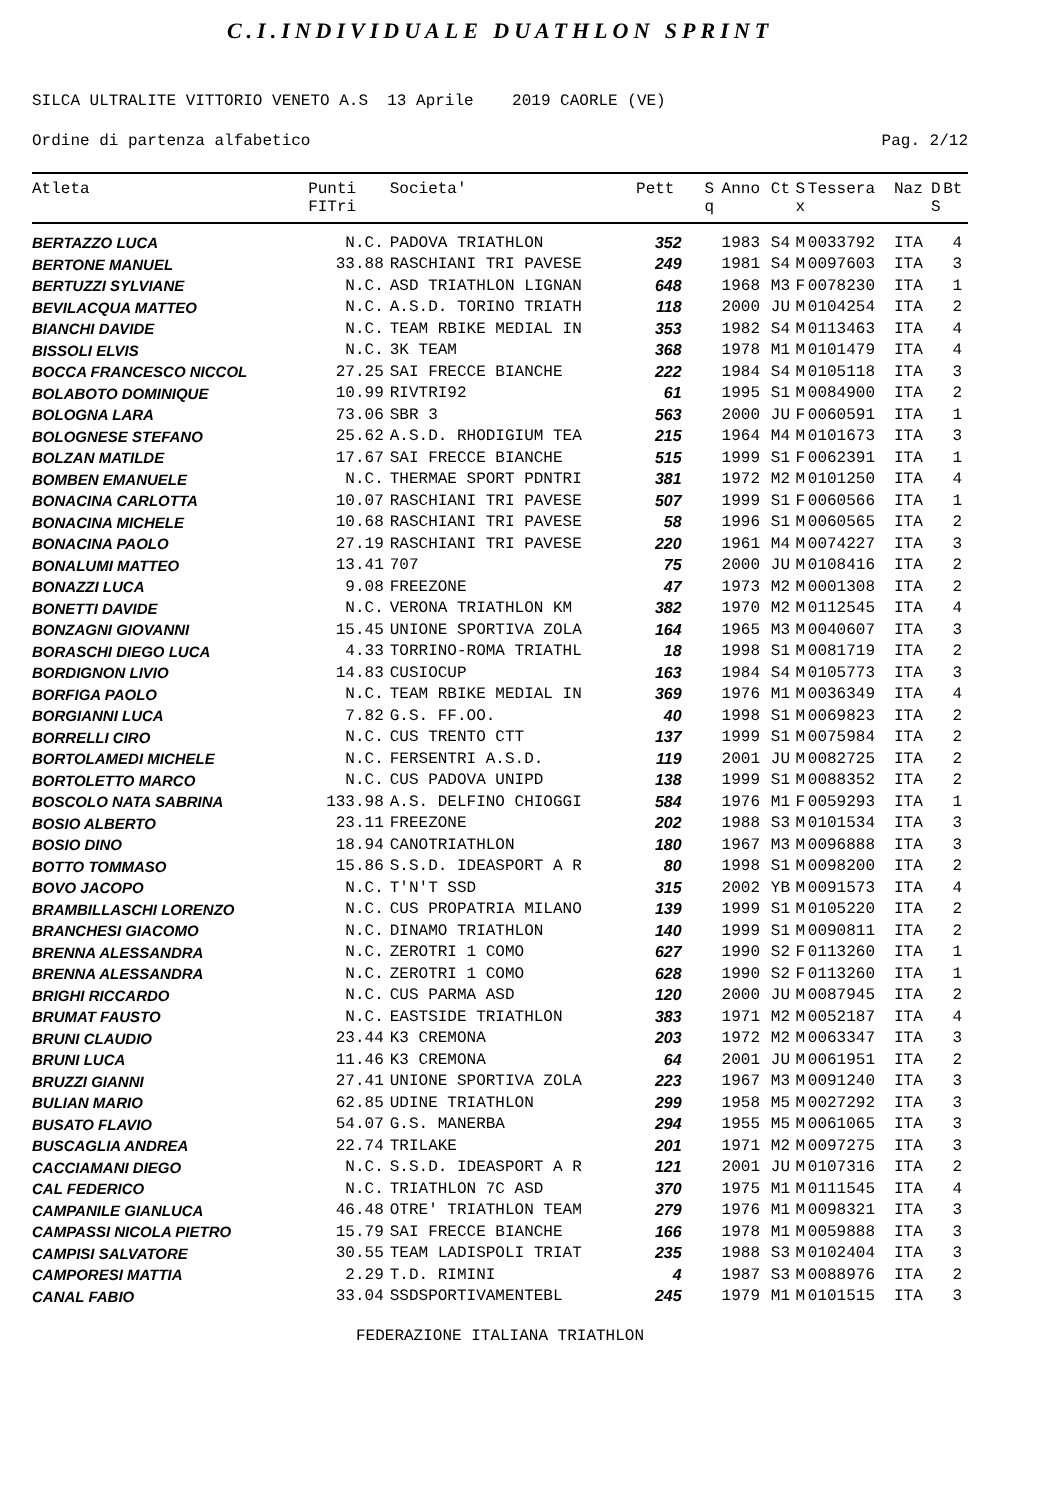C.I.INDIVIDUALE DUATHLON SPRINT
SILCA ULTRALITE VITTORIO VENETO A.S 13 Aprile 2019 CAORLE (VE)
Ordine di partenza alfabetico Pag. 2/12
| Atleta | Punti FITri | Societa' | Pett | S q | Anno | Ct | S x | Tessera | Naz | D S | Bt |
| --- | --- | --- | --- | --- | --- | --- | --- | --- | --- | --- | --- |
| BERTAZZO LUCA | N.C. | PADOVA TRIATHLON | 352 | | 1983 | S4 | M | 0033792 | ITA | | 4 |
| BERTONE MANUEL | 33.88 | RASCHIANI TRI PAVESE | 249 | | 1981 | S4 | M | 0097603 | ITA | | 3 |
| BERTUZZI SYLVIANE | N.C. | ASD TRIATHLON LIGNAN | 648 | | 1968 | M3 | F | 0078230 | ITA | | 1 |
| BEVILACQUA MATTEO | N.C. | A.S.D. TORINO TRIATH | 118 | | 2000 | JU | M | 0104254 | ITA | | 2 |
| BIANCHI DAVIDE | N.C. | TEAM RBIKE MEDIAL IN | 353 | | 1982 | S4 | M | 0113463 | ITA | | 4 |
| BISSOLI ELVIS | N.C. | 3K TEAM | 368 | | 1978 | M1 | M | 0101479 | ITA | | 4 |
| BOCCA FRANCESCO NICCOL | 27.25 | SAI FRECCE BIANCHE | 222 | | 1984 | S4 | M | 0105118 | ITA | | 3 |
| BOLABOTO DOMINIQUE | 10.99 | RIVTRI92 | 61 | | 1995 | S1 | M | 0084900 | ITA | | 2 |
| BOLOGNA LARA | 73.06 | SBR 3 | 563 | | 2000 | JU | F | 0060591 | ITA | | 1 |
| BOLOGNESE STEFANO | 25.62 | A.S.D. RHODIGIUM TEA | 215 | | 1964 | M4 | M | 0101673 | ITA | | 3 |
| BOLZAN MATILDE | 17.67 | SAI FRECCE BIANCHE | 515 | | 1999 | S1 | F | 0062391 | ITA | | 1 |
| BOMBEN EMANUELE | N.C. | THERMAE SPORT PDNTRI | 381 | | 1972 | M2 | M | 0101250 | ITA | | 4 |
| BONACINA CARLOTTA | 10.07 | RASCHIANI TRI PAVESE | 507 | | 1999 | S1 | F | 0060566 | ITA | | 1 |
| BONACINA MICHELE | 10.68 | RASCHIANI TRI PAVESE | 58 | | 1996 | S1 | M | 0060565 | ITA | | 2 |
| BONACINA PAOLO | 27.19 | RASCHIANI TRI PAVESE | 220 | | 1961 | M4 | M | 0074227 | ITA | | 3 |
| BONALUMI MATTEO | 13.41 | 707 | 75 | | 2000 | JU | M | 0108416 | ITA | | 2 |
| BONAZZI LUCA | 9.08 | FREEZONE | 47 | | 1973 | M2 | M | 0001308 | ITA | | 2 |
| BONETTI DAVIDE | N.C. | VERONA TRIATHLON KM | 382 | | 1970 | M2 | M | 0112545 | ITA | | 4 |
| BONZAGNI GIOVANNI | 15.45 | UNIONE SPORTIVA ZOLA | 164 | | 1965 | M3 | M | 0040607 | ITA | | 3 |
| BORASCHI DIEGO LUCA | 4.33 | TORRINO-ROMA TRIATHL | 18 | | 1998 | S1 | M | 0081719 | ITA | | 2 |
| BORDIGNON LIVIO | 14.83 | CUSIOCUP | 163 | | 1984 | S4 | M | 0105773 | ITA | | 3 |
| BORFIGA PAOLO | N.C. | TEAM RBIKE MEDIAL IN | 369 | | 1976 | M1 | M | 0036349 | ITA | | 4 |
| BORGIANNI LUCA | 7.82 | G.S. FF.OO. | 40 | | 1998 | S1 | M | 0069823 | ITA | | 2 |
| BORRELLI CIRO | N.C. | CUS TRENTO CTT | 137 | | 1999 | S1 | M | 0075984 | ITA | | 2 |
| BORTOLAMEDI MICHELE | N.C. | FERSENTRI A.S.D. | 119 | | 2001 | JU | M | 0082725 | ITA | | 2 |
| BORTOLETTO MARCO | N.C. | CUS PADOVA UNIPD | 138 | | 1999 | S1 | M | 0088352 | ITA | | 2 |
| BOSCOLO NATA SABRINA | 133.98 | A.S. DELFINO CHIOGGI | 584 | | 1976 | M1 | F | 0059293 | ITA | | 1 |
| BOSIO ALBERTO | 23.11 | FREEZONE | 202 | | 1988 | S3 | M | 0101534 | ITA | | 3 |
| BOSIO DINO | 18.94 | CANOTRIATHLON | 180 | | 1967 | M3 | M | 0096888 | ITA | | 3 |
| BOTTO TOMMASO | 15.86 | S.S.D. IDEASPORT A R | 80 | | 1998 | S1 | M | 0098200 | ITA | | 2 |
| BOVO JACOPO | N.C. | T'N'T SSD | 315 | | 2002 | YB | M | 0091573 | ITA | | 4 |
| BRAMBILLASCHI LORENZO | N.C. | CUS PROPATRIA MILANO | 139 | | 1999 | S1 | M | 0105220 | ITA | | 2 |
| BRANCHESI GIACOMO | N.C. | DINAMO TRIATHLON | 140 | | 1999 | S1 | M | 0090811 | ITA | | 2 |
| BRENNA ALESSANDRA | N.C. | ZEROTRI 1 COMO | 627 | | 1990 | S2 | F | 0113260 | ITA | | 1 |
| BRENNA ALESSANDRA | N.C. | ZEROTRI 1 COMO | 628 | | 1990 | S2 | F | 0113260 | ITA | | 1 |
| BRIGHI RICCARDO | N.C. | CUS PARMA ASD | 120 | | 2000 | JU | M | 0087945 | ITA | | 2 |
| BRUMAT FAUSTO | N.C. | EASTSIDE TRIATHLON | 383 | | 1971 | M2 | M | 0052187 | ITA | | 4 |
| BRUNI CLAUDIO | 23.44 | K3 CREMONA | 203 | | 1972 | M2 | M | 0063347 | ITA | | 3 |
| BRUNI LUCA | 11.46 | K3 CREMONA | 64 | | 2001 | JU | M | 0061951 | ITA | | 2 |
| BRUZZI GIANNI | 27.41 | UNIONE SPORTIVA ZOLA | 223 | | 1967 | M3 | M | 0091240 | ITA | | 3 |
| BULIAN MARIO | 62.85 | UDINE TRIATHLON | 299 | | 1958 | M5 | M | 0027292 | ITA | | 3 |
| BUSATO FLAVIO | 54.07 | G.S. MANERBA | 294 | | 1955 | M5 | M | 0061065 | ITA | | 3 |
| BUSCAGLIA ANDREA | 22.74 | TRILAKE | 201 | | 1971 | M2 | M | 0097275 | ITA | | 3 |
| CACCIAMANI DIEGO | N.C. | S.S.D. IDEASPORT A R | 121 | | 2001 | JU | M | 0107316 | ITA | | 2 |
| CAL FEDERICO | N.C. | TRIATHLON 7C ASD | 370 | | 1975 | M1 | M | 0111545 | ITA | | 4 |
| CAMPANILE GIANLUCA | 46.48 | OTRE' TRIATHLON TEAM | 279 | | 1976 | M1 | M | 0098321 | ITA | | 3 |
| CAMPASSI NICOLA PIETRO | 15.79 | SAI FRECCE BIANCHE | 166 | | 1978 | M1 | M | 0059888 | ITA | | 3 |
| CAMPISI SALVATORE | 30.55 | TEAM LADISPOLI TRIAT | 235 | | 1988 | S3 | M | 0102404 | ITA | | 3 |
| CAMPORESI MATTIA | 2.29 | T.D. RIMINI | 4 | | 1987 | S3 | M | 0088976 | ITA | | 2 |
| CANAL FABIO | 33.04 | SSDSPORTIVAMENTEBL | 245 | | 1979 | M1 | M | 0101515 | ITA | | 3 |
FEDERAZIONE ITALIANA TRIATHLON